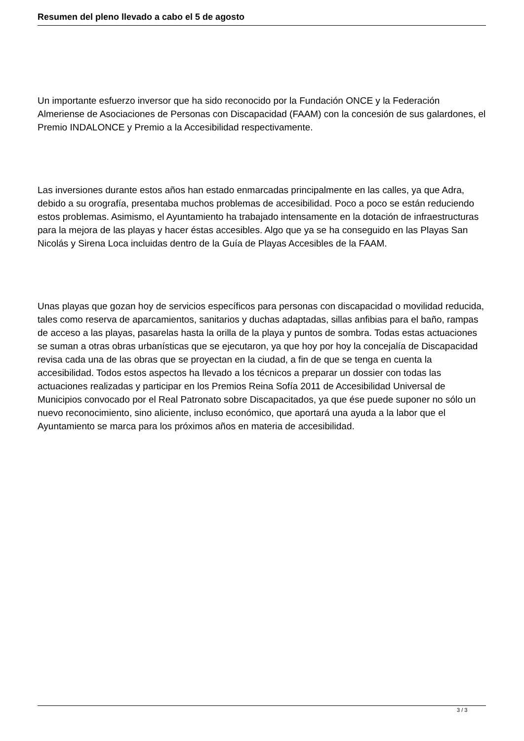Resumen del pleno llevado a cabo el 5 de agosto
Un importante esfuerzo inversor que ha sido reconocido por la Fundación ONCE y la Federación Almeriense de Asociaciones de Personas con Discapacidad (FAAM) con la concesión de sus galardones, el Premio INDALONCE y Premio a la Accesibilidad respectivamente.
Las inversiones durante estos años han estado enmarcadas principalmente en las calles, ya que Adra, debido a su orografía, presentaba muchos problemas de accesibilidad. Poco a poco se están reduciendo estos problemas. Asimismo, el Ayuntamiento ha trabajado intensamente en la dotación de infraestructuras para la mejora de las playas y hacer éstas accesibles. Algo que ya se ha conseguido en las Playas San Nicolás y Sirena Loca incluidas dentro de la Guía de Playas Accesibles de la FAAM.
Unas playas que gozan hoy de servicios específicos para personas con discapacidad o movilidad reducida, tales como reserva de aparcamientos, sanitarios y duchas adaptadas, sillas anfibias para el baño, rampas de acceso a las playas, pasarelas hasta la orilla de la playa y puntos de sombra. Todas estas actuaciones se suman a otras obras urbanísticas que se ejecutaron, ya que hoy por hoy la concejalía de Discapacidad revisa cada una de las obras que se proyectan en la ciudad, a fin de que se tenga en cuenta la accesibilidad. Todos estos aspectos ha llevado a los técnicos a preparar un dossier con todas las actuaciones realizadas y participar en los Premios Reina Sofía 2011 de Accesibilidad Universal de Municipios convocado por el Real Patronato sobre Discapacitados, ya que ése puede suponer no sólo un nuevo reconocimiento, sino aliciente, incluso económico, que aportará una ayuda a la labor que el Ayuntamiento se marca para los próximos años en materia de accesibilidad.
3 / 3